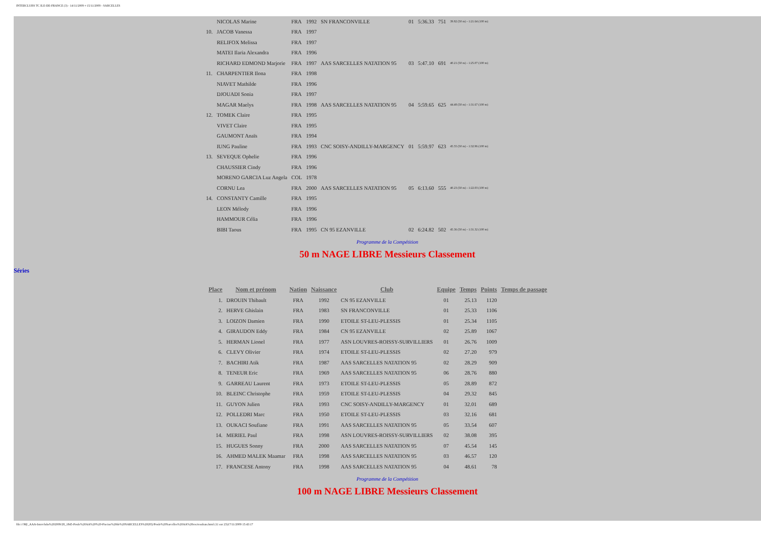INTERCLUBS TC ILE-DE-FRANCE (3) - 14/11/2009 ¤ 15/11/2009 - SARCELLES
| | NICOLAS Marine | FRA | 1992 | SN FRANCONVILLE | 01 | 5:36.33 | 751 | 39.82 (50 m) - 1:21.64 (100 m) |
| 10. | JACOB Vanessa | FRA | 1997 | | | | | |
| | RELIFOX Melissa | FRA | 1997 | | | | | |
| | MATEI Ilaria Alexandra | FRA | 1996 | | | | | |
| | RICHARD EDMOND Marjorie | FRA | 1997 | AAS SARCELLES NATATION 95 | 03 | 5:47.10 | 691 | 40.21 (50 m) - 1:25.07 (100 m) |
| 11. | CHARPENTIER Ilona | FRA | 1998 | | | | | |
| | NIAVET Mathilde | FRA | 1996 | | | | | |
| | DJOUADI Sonia | FRA | 1997 | | | | | |
| | MAGAR Maelys | FRA | 1998 | AAS SARCELLES NATATION 95 | 04 | 5:59.65 | 625 | 44.48 (50 m) - 1:31.67 (100 m) |
| 12. | TOMEK Claire | FRA | 1995 | | | | | |
| | VIVET Claire | FRA | 1995 | | | | | |
| | GAUMONT Anaïs | FRA | 1994 | | | | | |
| | IUNG Pauline | FRA | 1993 | CNC SOISY-ANDILLY-MARGENCY | 01 | 5:59.97 | 623 | 45.55 (50 m) - 1:32.96 (100 m) |
| 13. | SEVEQUE Ophelie | FRA | 1996 | | | | | |
| | CHAUSSIER Cindy | FRA | 1996 | | | | | |
| | MORENO GARCIA Luz Angela | COL | 1978 | | | | | |
| | CORNU Lea | FRA | 2000 | AAS SARCELLES NATATION 95 | 05 | 6:13.60 | 555 | 40.23 (50 m) - 1:22.03 (100 m) |
| 14. | CONSTANTY Camille | FRA | 1995 | | | | | |
| | LEON Mélody | FRA | 1996 | | | | | |
| | HAMMOUR Célia | FRA | 1996 | | | | | |
| | BIBI Taous | FRA | 1995 | CN 95 EZANVILLE | 02 | 6:24.82 | 502 | 45.36 (50 m) - 1:31.32 (100 m) |
Programme de la Compétition
50 m NAGE LIBRE Messieurs Classement
Séries
| Place | Nom et prénom | Nation | Naissance | Club | Equipe | Temps | Points | Temps de passage |
| --- | --- | --- | --- | --- | --- | --- | --- | --- |
| 1. | DROUIN Thibault | FRA | 1992 | CN 95 EZANVILLE | 01 | 25.13 | 1120 | |
| 2. | HERVE Ghislain | FRA | 1983 | SN FRANCONVILLE | 01 | 25.33 | 1106 | |
| 3. | LOIZON Damien | FRA | 1990 | ETOILE ST-LEU-PLESSIS | 01 | 25.34 | 1105 | |
| 4. | GIRAUDON Eddy | FRA | 1984 | CN 95 EZANVILLE | 02 | 25.89 | 1067 | |
| 5. | HERMAN Lionel | FRA | 1977 | ASN LOUVRES-ROISSY-SURVILLIERS | 01 | 26.76 | 1009 | |
| 6. | CLEVY Olivier | FRA | 1974 | ETOILE ST-LEU-PLESSIS | 02 | 27.20 | 979 | |
| 7. | BACHIRI Atik | FRA | 1987 | AAS SARCELLES NATATION 95 | 02 | 28.29 | 909 | |
| 8. | TENEUR Eric | FRA | 1969 | AAS SARCELLES NATATION 95 | 06 | 28.76 | 880 | |
| 9. | GARREAU Laurent | FRA | 1973 | ETOILE ST-LEU-PLESSIS | 05 | 28.89 | 872 | |
| 10. | BLEINC Christophe | FRA | 1959 | ETOILE ST-LEU-PLESSIS | 04 | 29.32 | 845 | |
| 11. | GUYON Julien | FRA | 1993 | CNC SOISY-ANDILLY-MARGENCY | 01 | 32.01 | 689 | |
| 12. | POLLEDRI Marc | FRA | 1950 | ETOILE ST-LEU-PLESSIS | 03 | 32.16 | 681 | |
| 13. | OUKACI Soufiane | FRA | 1991 | AAS SARCELLES NATATION 95 | 05 | 33.54 | 607 | |
| 14. | MERIEL Paul | FRA | 1998 | ASN LOUVRES-ROISSY-SURVILLIERS | 02 | 38.08 | 395 | |
| 15. | HUGUES Sonny | FRA | 2000 | AAS SARCELLES NATATION 95 | 07 | 45.54 | 145 | |
| 16. | AHMED MALEK Maamar | FRA | 1998 | AAS SARCELLES NATATION 95 | 03 | 46.57 | 120 | |
| 17. | FRANCESE Antony | FRA | 1998 | AAS SARCELLES NATATION 95 | 04 | 48.61 | 78 | |
Programme de la Compétition
100 m NAGE LIBRE Messieurs Classement
file:///M|/_AAA-Interclubs%202009/28_1845-Poule%20AA%20%20-Piscine%20de%20SARCELLES%20(95)/Poule%20Sarcelles%20AA%20res/resultats.html (11 sur 23)17/11/2009 15:43:17